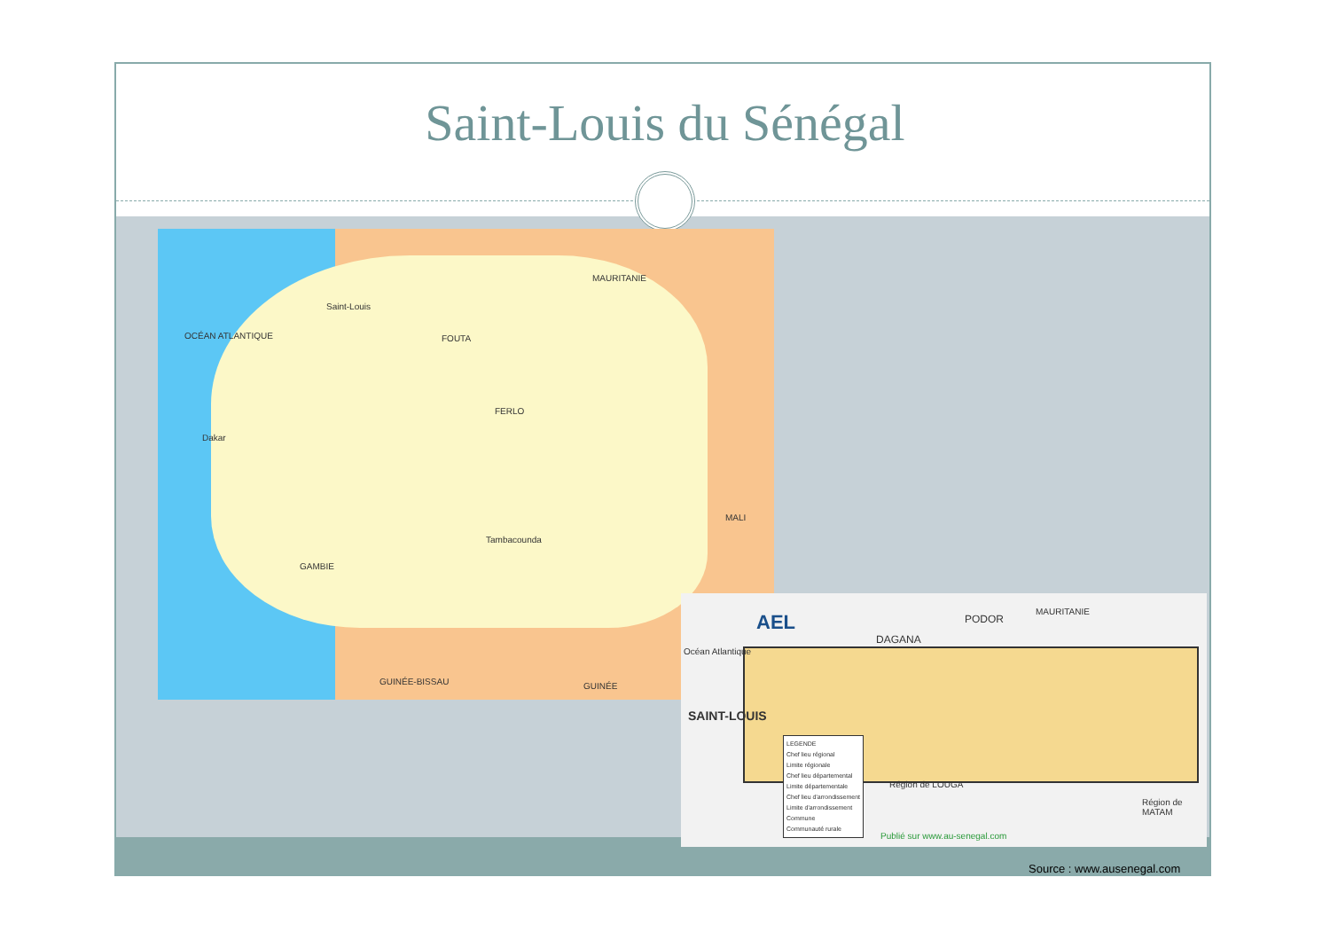Saint-Louis du Sénégal
OCÉAN ATLANTIQUE
Saint-Louis
FOUTA
FERLO
MAURITANIE
MALI
Dakar
Tambacounda
GAMBIE
GUINÉE-BISSAU GUINÉE
AEL
SAINT-LOUIS
DAGANA
PODOR
MAURITANIE
Océan Atlantique
Région de LOUGA
Région de MATAM
LEGENDE
Chef lieu régional
Limite régionale
Chef lieu départemental
Limite départementale
Chef lieu d'arrondissement
Limite d'arrondissement
Commune
Communauté rurale
Publié sur www.au-senegal.com
Source : www.ausenegal.com